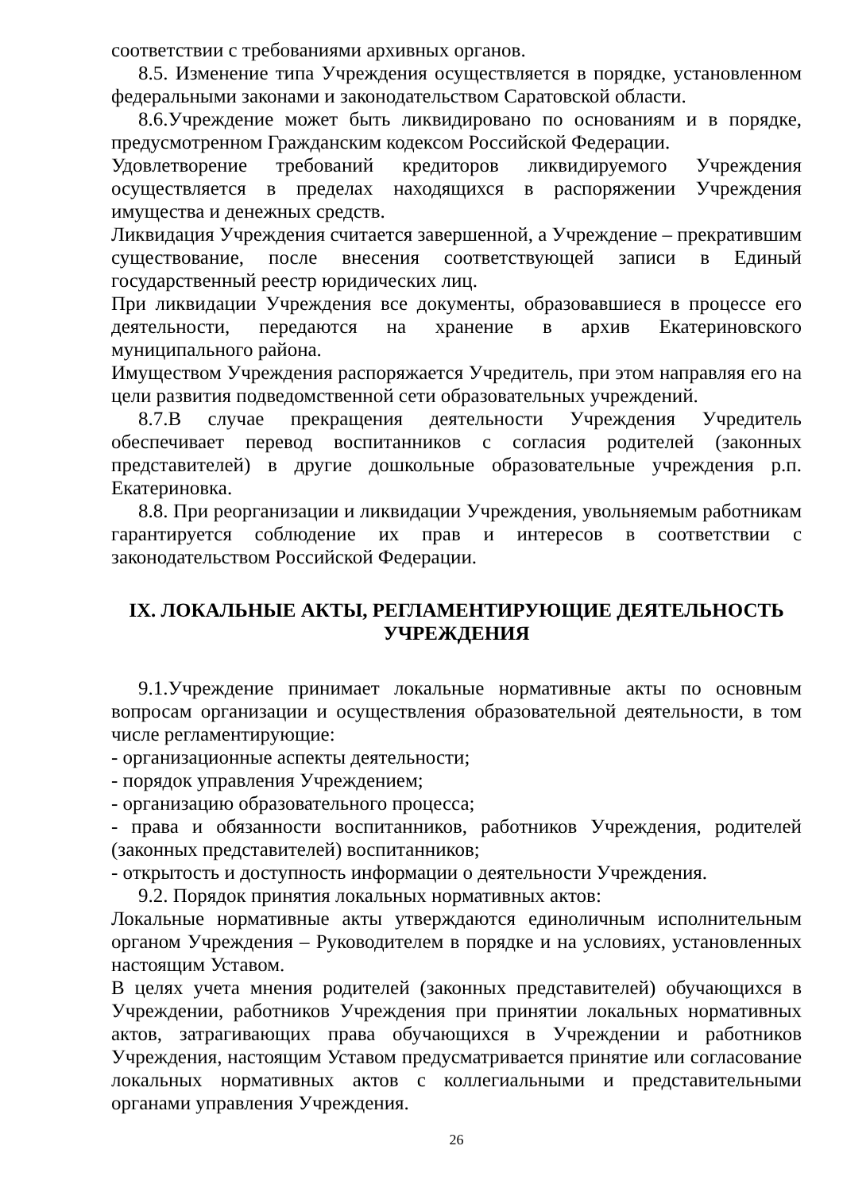соответствии с требованиями архивных органов.
8.5. Изменение типа Учреждения осуществляется в порядке, установленном федеральными законами и законодательством Саратовской области.
8.6.Учреждение может быть ликвидировано по основаниям и в порядке, предусмотренном Гражданским кодексом Российской Федерации.
Удовлетворение требований кредиторов ликвидируемого Учреждения осуществляется в пределах находящихся в распоряжении Учреждения имущества и денежных средств.
Ликвидация Учреждения считается завершенной, а Учреждение – прекратившим существование, после внесения соответствующей записи в Единый государственный реестр юридических лиц.
При ликвидации Учреждения все документы, образовавшиеся в процессе его деятельности, передаются на хранение в архив Екатериновского муниципального района.
Имуществом Учреждения распоряжается Учредитель, при этом направляя его на цели развития подведомственной сети образовательных учреждений.
8.7.В случае прекращения деятельности Учреждения Учредитель обеспечивает перевод воспитанников с согласия родителей (законных представителей) в другие дошкольные образовательные учреждения р.п. Екатериновка.
8.8. При реорганизации и ликвидации Учреждения, увольняемым работникам гарантируется соблюдение их прав и интересов в соответствии с законодательством Российской Федерации.
IX. ЛОКАЛЬНЫЕ АКТЫ, РЕГЛАМЕНТИРУЮЩИЕ ДЕЯТЕЛЬНОСТЬ УЧРЕЖДЕНИЯ
9.1.Учреждение принимает локальные нормативные акты по основным вопросам организации и осуществления образовательной деятельности, в том числе регламентирующие:
- организационные аспекты деятельности;
- порядок управления Учреждением;
- организацию образовательного процесса;
- права и обязанности воспитанников, работников Учреждения, родителей (законных представителей) воспитанников;
- открытость и доступность информации о деятельности Учреждения.
9.2. Порядок принятия локальных нормативных актов:
Локальные нормативные акты утверждаются единоличным исполнительным органом Учреждения – Руководителем в порядке и на условиях, установленных настоящим Уставом.
В целях учета мнения родителей (законных представителей) обучающихся в Учреждении, работников Учреждения при принятии локальных нормативных актов, затрагивающих права обучающихся в Учреждении и работников Учреждения, настоящим Уставом предусматривается принятие или согласование локальных нормативных актов с коллегиальными и представительными органами управления Учреждения.
26